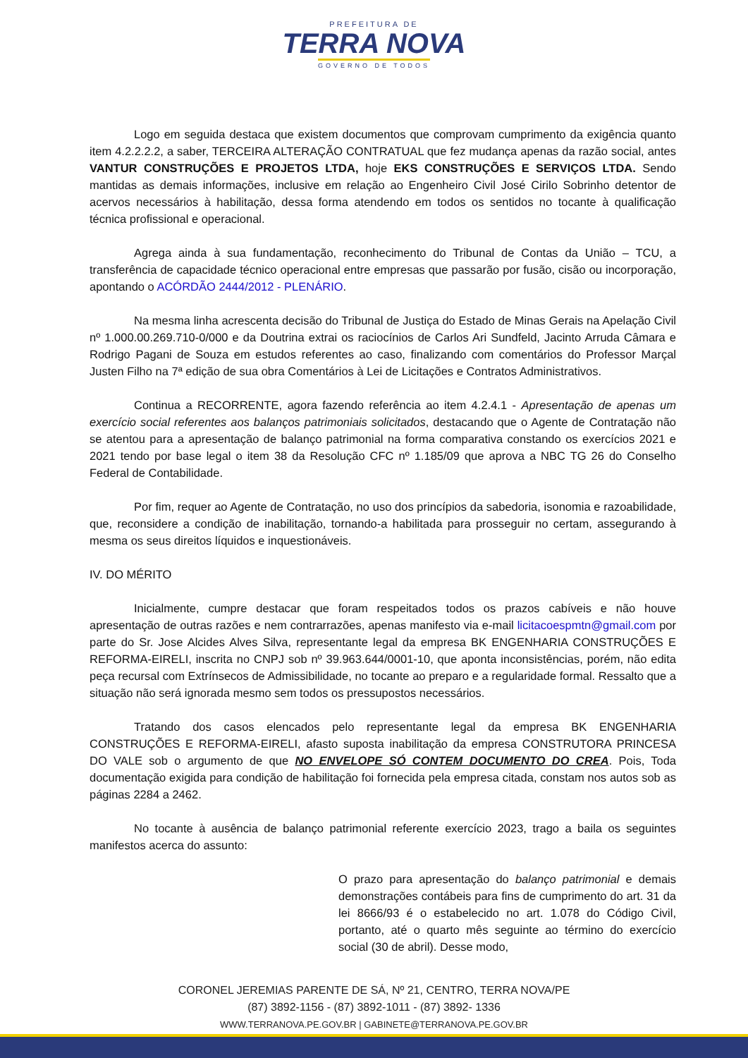PREFEITURA DE
TERRA NOVA
GOVERNO DE TODOS
Logo em seguida destaca que existem documentos que comprovam cumprimento da exigência quanto item 4.2.2.2.2, a saber, TERCEIRA ALTERAÇÃO CONTRATUAL que fez mudança apenas da razão social, antes VANTUR CONSTRUÇÕES E PROJETOS LTDA, hoje EKS CONSTRUÇÕES E SERVIÇOS LTDA. Sendo mantidas as demais informações, inclusive em relação ao Engenheiro Civil José Cirilo Sobrinho detentor de acervos necessários à habilitação, dessa forma atendendo em todos os sentidos no tocante à qualificação técnica profissional e operacional.
Agrega ainda à sua fundamentação, reconhecimento do Tribunal de Contas da União – TCU, a transferência de capacidade técnico operacional entre empresas que passarão por fusão, cisão ou incorporação, apontando o ACÓRDÃO 2444/2012 - PLENÁRIO.
Na mesma linha acrescenta decisão do Tribunal de Justiça do Estado de Minas Gerais na Apelação Civil nº 1.000.00.269.710-0/000 e da Doutrina extrai os raciocínios de Carlos Ari Sundfeld, Jacinto Arruda Câmara e Rodrigo Pagani de Souza em estudos referentes ao caso, finalizando com comentários do Professor Marçal Justen Filho na 7ª edição de sua obra Comentários à Lei de Licitações e Contratos Administrativos.
Continua a RECORRENTE, agora fazendo referência ao item 4.2.4.1 - Apresentação de apenas um exercício social referentes aos balanços patrimoniais solicitados, destacando que o Agente de Contratação não se atentou para a apresentação de balanço patrimonial na forma comparativa constando os exercícios 2021 e 2021 tendo por base legal o item 38 da Resolução CFC nº 1.185/09 que aprova a NBC TG 26 do Conselho Federal de Contabilidade.
Por fim, requer ao Agente de Contratação, no uso dos princípios da sabedoria, isonomia e razoabilidade, que, reconsidere a condição de inabilitação, tornando-a habilitada para prosseguir no certam, assegurando à mesma os seus direitos líquidos e inquestionáveis.
IV. DO MÉRITO
Inicialmente, cumpre destacar que foram respeitados todos os prazos cabíveis e não houve apresentação de outras razões e nem contrarrazões, apenas manifesto via e-mail licitacoespmtn@gmail.com por parte do Sr. Jose Alcides Alves Silva, representante legal da empresa BK ENGENHARIA CONSTRUÇÕES E REFORMA-EIRELI, inscrita no CNPJ sob nº 39.963.644/0001-10, que aponta inconsistências, porém, não edita peça recursal com Extrínsecos de Admissibilidade, no tocante ao preparo e a regularidade formal. Ressalto que a situação não será ignorada mesmo sem todos os pressupostos necessários.
Tratando dos casos elencados pelo representante legal da empresa BK ENGENHARIA CONSTRUÇÕES E REFORMA-EIRELI, afasto suposta inabilitação da empresa CONSTRUTORA PRINCESA DO VALE sob o argumento de que NO ENVELOPE SÓ CONTEM DOCUMENTO DO CREA. Pois, Toda documentação exigida para condição de habilitação foi fornecida pela empresa citada, constam nos autos sob as páginas 2284 a 2462.
No tocante à ausência de balanço patrimonial referente exercício 2023, trago a baila os seguintes manifestos acerca do assunto:
O prazo para apresentação do balanço patrimonial e demais demonstrações contábeis para fins de cumprimento do art. 31 da lei 8666/93 é o estabelecido no art. 1.078 do Código Civil, portanto, até o quarto mês seguinte ao término do exercício social (30 de abril). Desse modo,
CORONEL JEREMIAS PARENTE DE SÁ, Nº 21, CENTRO, TERRA NOVA/PE
(87) 3892-1156 - (87) 3892-1011 - (87) 3892- 1336
WWW.TERRANOVA.PE.GOV.BR | GABINETE@TERRANOVA.PE.GOV.BR